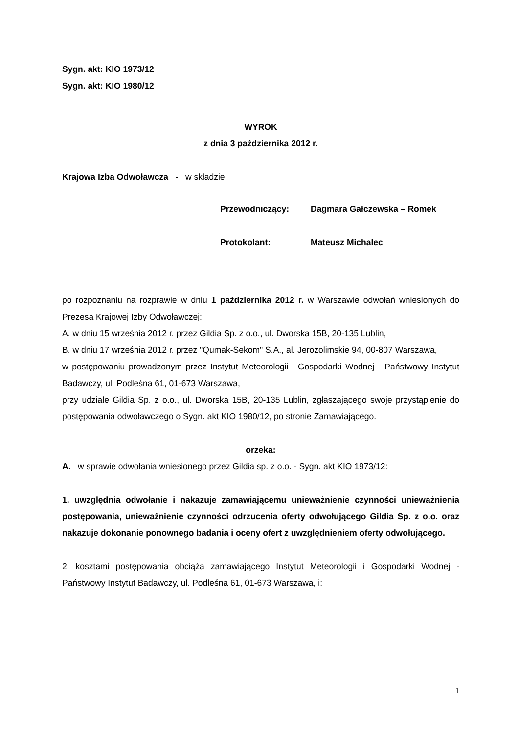Sygn. akt: KIO 1973/12
Sygn. akt: KIO 1980/12
WYROK
z dnia 3 października 2012 r.
Krajowa Izba Odwoławcza - w składzie:
Przewodniczący: Dagmara Gałczewska – Romek
Protokolant: Mateusz Michalec
po rozpoznaniu na rozprawie w dniu 1 października 2012 r. w Warszawie odwołań wniesionych do Prezesa Krajowej Izby Odwoławczej:
A. w dniu 15 września 2012 r. przez Gildia Sp. z o.o., ul. Dworska 15B, 20-135 Lublin,
B. w dniu 17 września 2012 r. przez "Qumak-Sekom" S.A., al. Jerozolimskie 94, 00-807 Warszawa,
w postępowaniu prowadzonym przez Instytut Meteorologii i Gospodarki Wodnej - Państwowy Instytut Badawczy, ul. Podleśna 61, 01-673 Warszawa,
przy udziale Gildia Sp. z o.o., ul. Dworska 15B, 20-135 Lublin, zgłaszającego swoje przystąpienie do postępowania odwoławczego o Sygn. akt KIO 1980/12, po stronie Zamawiającego.
orzeka:
A. w sprawie odwołania wniesionego przez Gildia sp. z o.o. - Sygn. akt KIO 1973/12:
1. uwzględnia odwołanie i nakazuje zamawiającemu unieważnienie czynności unieważnienia postępowania, unieważnienie czynności odrzucenia oferty odwołującego Gildia Sp. z o.o. oraz nakazuje dokonanie ponownego badania i oceny ofert z uwzględnieniem oferty odwołującego.
2. kosztami postępowania obciąża zamawiającego Instytut Meteorologii i Gospodarki Wodnej - Państwowy Instytut Badawczy, ul. Podleśna 61, 01-673 Warszawa, i:
1